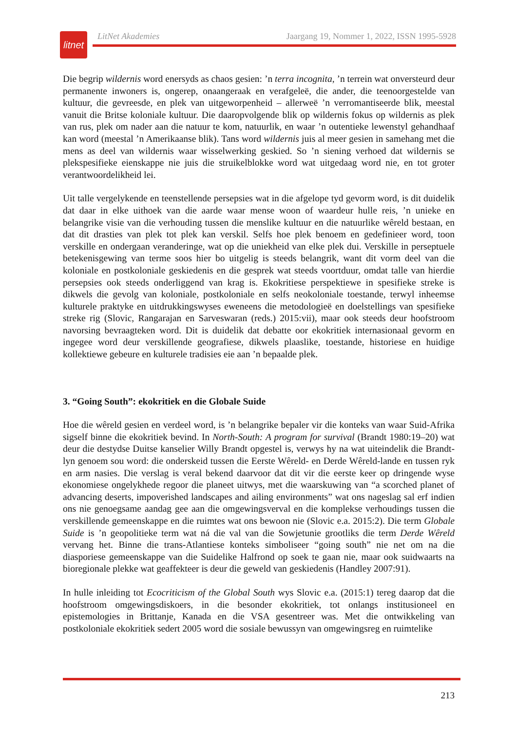litnet
LitNet Akademies Jaargang 19, Nommer 1, 2022, ISSN 1995-5928
Die begrip wildernis word enersyds as chaos gesien: ’n terra incognita, ’n terrein wat onversteurd deur permanente inwoners is, ongerep, onaangeraak en verafgeleë, die ander, die teenoorgestelde van kultuur, die gevreesde, en plek van uitgeworpenheid – allerweë ’n verromantiseerde blik, meestal vanuit die Britse koloniale kultuur. Die daaropvolgende blik op wildernis fokus op wildernis as plek van rus, plek om nader aan die natuur te kom, natuurlik, en waar ’n outentieke lewenstyl gehandhaaf kan word (meestal ’n Amerikaanse blik). Tans word wildernis juis al meer gesien in samehang met die mens as deel van wildernis waar wisselwerking geskied. So ’n siening verhoed dat wildernis se plekspesifieke eienskappe nie juis die struikelblokke word wat uitgedaag word nie, en tot groter verantwoordelikheid lei.
Uit talle vergelykende en teenstellende persepsies wat in die afgelope tyd gevorm word, is dit duidelik dat daar in elke uithoek van die aarde waar mense woon of waardeur hulle reis, ’n unieke en belangrike visie van die verhouding tussen die menslike kultuur en die natuurlike wêreld bestaan, en dat dit drasties van plek tot plek kan verskil. Selfs hoe plek benoem en gedefinieer word, toon verskille en ondergaan veranderinge, wat op die uniekheid van elke plek dui. Verskille in perseptuele betekenisgewing van terme soos hier bo uitgelig is steeds belangrik, want dit vorm deel van die koloniale en postkoloniale geskiedenis en die gesprek wat steeds voortduur, omdat talle van hierdie persepsies ook steeds onderliggend van krag is. Ekokritiese perspektiewe in spesifieke streke is dikwels die gevolg van koloniale, postkoloniale en selfs neokoloniale toestande, terwyl inheemse kulturele praktyke en uitdrukkingswyses eweneens die metodologieë en doelstellings van spesifieke streke rig (Slovic, Rangarajan en Sarveswaran (reds.) 2015:vii), maar ook steeds deur hoofstroom navorsing bevraagteken word. Dit is duidelik dat debatte oor ekokritiek internasionaal gevorm en ingegee word deur verskillende geografiese, dikwels plaaslike, toestande, historiese en huidige kollektiewe gebeure en kulturele tradisies eie aan ’n bepaalde plek.
3. “Going South”: ekokritiek en die Globale Suide
Hoe die wêreld gesien en verdeel word, is ’n belangrike bepaler vir die konteks van waar Suid-Afrika sigself binne die ekokritiek bevind. In North-South: A program for survival (Brandt 1980:19–20) wat deur die destydse Duitse kanselier Willy Brandt opgestel is, verwys hy na wat uiteindelik die Brandt-lyn genoem sou word: die onderskeid tussen die Eerste Wêreld- en Derde Wêreld-lande en tussen ryk en arm nasies. Die verslag is veral bekend daarvoor dat dit vir die eerste keer op dringende wyse ekonomiese ongelykhede regoor die planeet uitwys, met die waarskuwing van “a scorched planet of advancing deserts, impoverished landscapes and ailing environments” wat ons nageslag sal erf indien ons nie genoegsame aandag gee aan die omgewingsverval en die komplekse verhoudings tussen die verskillende gemeenskappe en die ruimtes wat ons bewoon nie (Slovic e.a. 2015:2). Die term Globale Suide is ’n geopolitieke term wat ná die val van die Sowjetunie grootliks die term Derde Wêreld vervang het. Binne die trans-Atlantiese konteks simboliseer “going south” nie net om na die diasporiese gemeenskappe van die Suidelike Halfrond op soek te gaan nie, maar ook suidwaarts na bioregionale plekke wat geaffekteer is deur die geweld van geskiedenis (Handley 2007:91).
In hulle inleiding tot Ecocriticism of the Global South wys Slovic e.a. (2015:1) tereg daarop dat die hoofstroom omgewingsdiskoers, in die besonder ekokritiek, tot onlangs institusioneel en epistemologies in Brittanje, Kanada en die VSA gesentreer was. Met die ontwikkeling van postkoloniale ekokritiek sedert 2005 word die sosiale bewussyn van omgewingsreg en ruimtelike
213